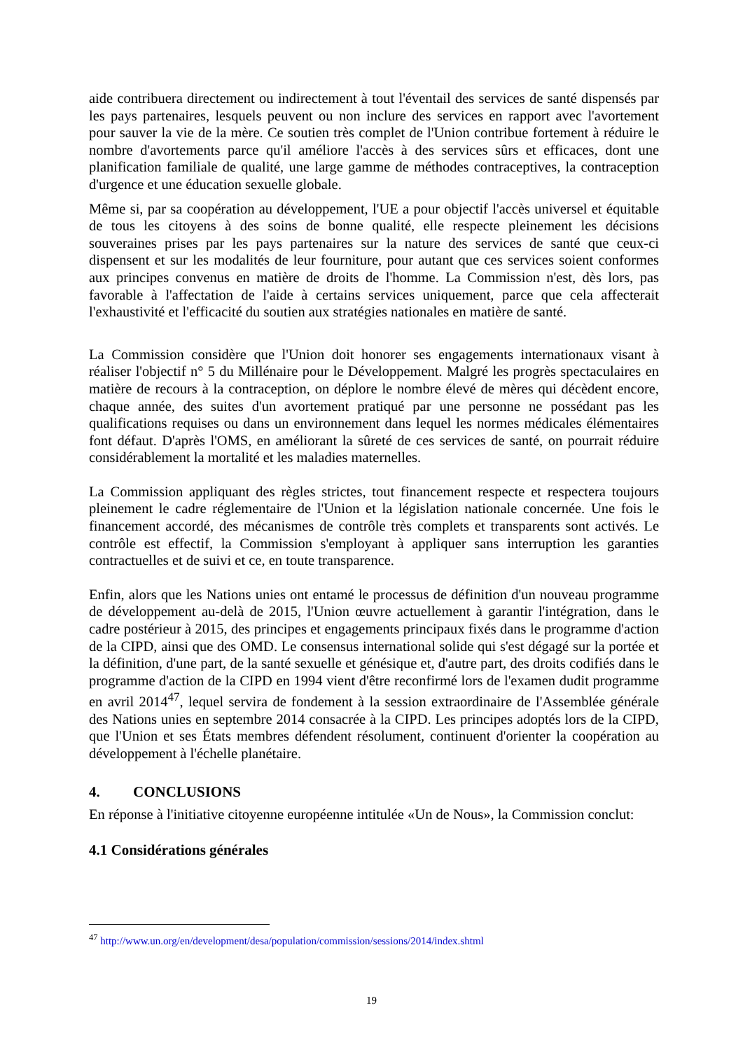aide contribuera directement ou indirectement à tout l'éventail des services de santé dispensés par les pays partenaires, lesquels peuvent ou non inclure des services en rapport avec l'avortement pour sauver la vie de la mère. Ce soutien très complet de l'Union contribue fortement à réduire le nombre d'avortements parce qu'il améliore l'accès à des services sûrs et efficaces, dont une planification familiale de qualité, une large gamme de méthodes contraceptives, la contraception d'urgence et une éducation sexuelle globale.
Même si, par sa coopération au développement, l'UE a pour objectif l'accès universel et équitable de tous les citoyens à des soins de bonne qualité, elle respecte pleinement les décisions souveraines prises par les pays partenaires sur la nature des services de santé que ceux-ci dispensent et sur les modalités de leur fourniture, pour autant que ces services soient conformes aux principes convenus en matière de droits de l'homme. La Commission n'est, dès lors, pas favorable à l'affectation de l'aide à certains services uniquement, parce que cela affecterait l'exhaustivité et l'efficacité du soutien aux stratégies nationales en matière de santé.
La Commission considère que l'Union doit honorer ses engagements internationaux visant à réaliser l'objectif n° 5 du Millénaire pour le Développement. Malgré les progrès spectaculaires en matière de recours à la contraception, on déplore le nombre élevé de mères qui décèdent encore, chaque année, des suites d'un avortement pratiqué par une personne ne possédant pas les qualifications requises ou dans un environnement dans lequel les normes médicales élémentaires font défaut. D'après l'OMS, en améliorant la sûreté de ces services de santé, on pourrait réduire considérablement la mortalité et les maladies maternelles.
La Commission appliquant des règles strictes, tout financement respecte et respectera toujours pleinement le cadre réglementaire de l'Union et la législation nationale concernée. Une fois le financement accordé, des mécanismes de contrôle très complets et transparents sont activés. Le contrôle est effectif, la Commission s'employant à appliquer sans interruption les garanties contractuelles et de suivi et ce, en toute transparence.
Enfin, alors que les Nations unies ont entamé le processus de définition d'un nouveau programme de développement au-delà de 2015, l'Union œuvre actuellement à garantir l'intégration, dans le cadre postérieur à 2015, des principes et engagements principaux fixés dans le programme d'action de la CIPD, ainsi que des OMD. Le consensus international solide qui s'est dégagé sur la portée et la définition, d'une part, de la santé sexuelle et génésique et, d'autre part, des droits codifiés dans le programme d'action de la CIPD en 1994 vient d'être reconfirmé lors de l'examen dudit programme en avril 2014<sup>47</sup>, lequel servira de fondement à la session extraordinaire de l'Assemblée générale des Nations unies en septembre 2014 consacrée à la CIPD. Les principes adoptés lors de la CIPD, que l'Union et ses États membres défendent résolument, continuent d'orienter la coopération au développement à l'échelle planétaire.
4. CONCLUSIONS
En réponse à l'initiative citoyenne européenne intitulée «Un de Nous», la Commission conclut:
4.1 Considérations générales
<sup>47</sup> http://www.un.org/en/development/desa/population/commission/sessions/2014/index.shtml
19